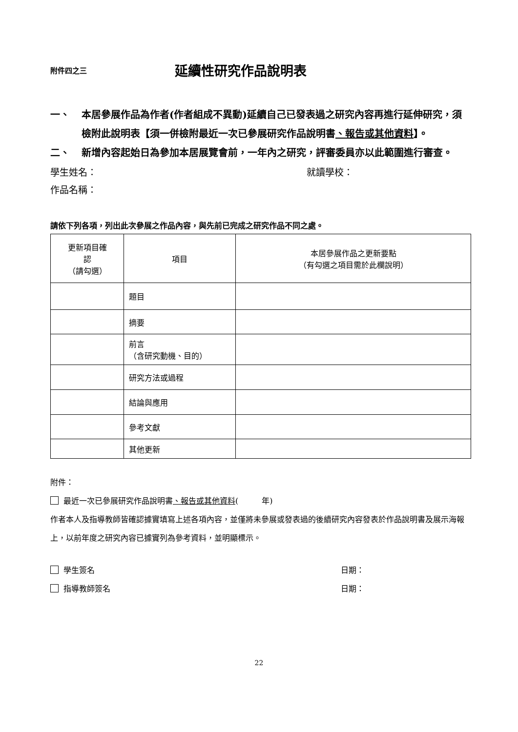附件四之三 延續性研究作品說明表
一、 本居參展作品為作者(作者組成不異動)延續自己已發表過之研究內容再進行延伸研究，須檢附此說明表【須一併檢附最近一次已參展研究作品說明書、報告或其他資料】。
二、 新增內容起始日為參加本居展覽會前，一年內之研究，評審委員亦以此範圍進行審查。
學生姓名： 就讀學校：
作品名稱：
請依下列各項，列出此次參展之作品內容，與先前已完成之研究作品不同之處。
| 更新項目確 認 （請勾選） | 項目 | 本居參展作品之更新要點 （有勾選之項目需於此欄說明） |
| --- | --- | --- |
| | 題目 | |
| | 摘要 | |
| | 前言 （含研究動機、目的） | |
| | 研究方法或過程 | |
| | 結論與應用 | |
| | 參考文獻 | |
| | 其他更新 | |
附件：
最近一次已參展研究作品說明書、報告或其他資料(　　　年)
作者本人及指導教師皆確認據實填寫上述各項內容，並僅將未參展或發表過的後續研究內容發表於作品說明書及展示海報上，以前年度之研究內容已據實列為參考資料，並明顯標示。
學生簽名 日期：
指導教師簽名 日期：
22